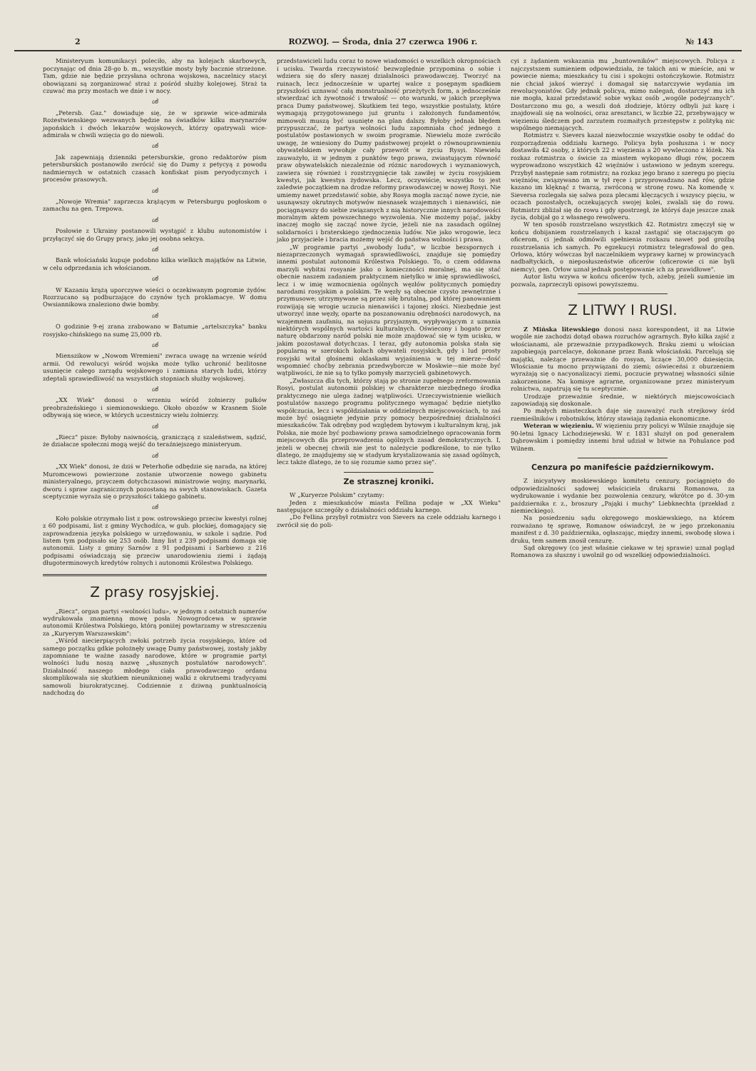2 ROZWOJ. — Środa, dnia 27 czerwca 1906 r. № 143
Ministeryum komunikacyi poleciło, aby na kolejach skarbowych, poczynając od dnia 28-go b. m., wszystkie mosty były bacznie strzeżone. Tam, gdzie nie będzie przysłana ochrona wojskowa, naczelnicy stacyi obowiązani są zorganizować straż z pośród służby kolejowej. Straż ta czuwać ma przy mostach we dnie i w nocy.
ൾ
„Petersb. Gaz." dowiaduje się, że w sprawie wice-admirała Rożestwienskiego wezwanych będzie na świadków kilku marynarzów japońskich i dwóch lekarzów wojskowych, którzy opatrywali wice-admirała w chwili wzięcia go do niewoli.
ൾ
Jak zapewniają dzienniki petersburskie, grono redaktorów pism petersburskich postanowiło zwrócić się do Dumy z petycyą z powodu nadmiernych w ostatnich czasach konfiskat pism peryodycznych i procesów prasowych.
ൾ
„Nowoje Wremia" zaprzecza krążącym w Petersburgu pogłoskom o zamachu na gen. Trepowa.
ൾ
Posłowie z Ukrainy postanowili wystąpić z klubu autonomistów i przyłączyć się do Grupy pracy, jako jej osobna sekcya.
ൾ
Bank włościański kupuje podobno kilka wielkich majątków na Litwie, w celu odprzedania ich włościanom.
ൾ
W Kazaniu krążą uporczywe wieści o oczekiwanym pogromie żydów. Rozrzucano są podburzające do czynów tych proklamacye. W domu Owsiannikowa znaleziono dwie bomby.
ൾ
O godzinie 9-ej zrana zrabowano w Batumie „artelszczyka" banku rosyjsko-chińskiego na sumę 25,000 rb.
ൾ
Mienszikow w „Nowom Wremieni" zwraca uwagę na wrzenie wśród armii. Od rewolucyi wśród wojska może tylko uchronić bezlitosne usunięcie całego zarządu wojskowego i zamiana starych ludzi, którzy zdeptali sprawiedliwość na wszystkich stopniach służby wojskowej.
ൾ
„XX Wiek" donosi o wrzeniu wśród żołnierzy pułków preobrażeńskiego i siemionowskiego. Około obozów w Krasnem Siole odbywają się wiece, w których uczestniczy wielu żołnierzy.
ൾ
„Riecz" pisze: Byłoby naiwnością, graniczącą z szaleństwem, sądzić, że działacze społeczni mogą wejść do teraźniejszego ministeryum.
ൾ
„XX Wiek" donosi, że dziś w Peterhofie odbędzie się narada, na której Muromcewowi powierzone zostanie utworzenie nowego gabinetu ministeryalnego, przyczem dotychczasowi ministrowie wojny, marynarki, dworu i spraw zagranicznych pozostaną na swych stanowiskach. Gazeta sceptycznie wyraża się o przyszłości takiego gabinetu.
ൾ
Koło polskie otrzymało list z pow. ostrowskiego przeciw kwestyi rolnej z 60 podpisami, list z gminy Wychodźca, w gub. płockiej, domagający się zaprowadzenia języka polskiego w urzędowaniu, w szkole i sądzie. Pod listem tym podpisało się 253 osób. Inny list z 239 podpisami domaga się autonomii. Listy z gminy Sarnów z 91 podpisami i Sarbiewo z 216 podpisami oświadczają się przeciw unarodowieniu ziemi i żądają długoterminowych kredytów rolnych i autonomii Królestwa Polskiego.
Z prasy rosyjskiej.
„Riecz", organ partyi «wolności ludu», w jednym z ostatnich numerów wydrukowała znamienną mowę posła Nowogrodcewa w sprawie autonomii Królestwa Polskiego, którą poniżej powtarzamy w streszczeniu za „Kuryerym Warszawskim":
„Wśród niecierpiących zwłoki potrzeb życia rosyjskiego, które od samego początku gdkie położnęły uwagę Dumy państwowej, zostały jakby zapomniane te ważne zasady narodowe, które w programie partyi wolności ludu noszą nazwę „słusznych postulatów narodowych". Działalność naszego młodego ciała prawodawczego ordanu skomplikowała się skutkiem nieuniknionej walki z okrutnemi tradycyami samowoli biurokratycznej. Codziennie z dziwną punktualnością nadchodzą do
przedstawicieli ludu coraz to nowe wiadomości o wszelkich okropnościach i ucisku. Twarda rzeczywistość bezwzględnie przypomina o sobie i wdziera się do sfery naszej działalności prawodawczej. Tworzyć na ruinach, lecz jednocześnie w upartej walce z posępnym spadkiem przyszłości uznawać całą monstrualność przeżytych form, a jednocześnie stwierdzać ich żywotność i trwałość — oto warunki, w jakich przepływa praca Dumy państwowej. Skutkiem też tego, wszystkie postulaty, które wymagają przygotowanego już gruntu i założonych fundamentów, mimowoli muszą być usunięte na plan dalszy. Byłoby jednak błędem przypuszczać, że partya wolności ludu zapomniała choć jednego z postulatów postawionych w swoim programie. Niewielu może zwróciło uwagę, że wniesiony do Dumy państwowej projekt o równouprawnieniu obywatelskiem wywołuje cały przewrót w życiu Rysyi. Niewielu zauważyło, iż w jednym z punktów tego prawa, zwiastującym równość praw obywatelskich niezależnie od różnic narodowych i wyznaniowych, zawiera się również i rozstrzygnięcie tak zawiłej w życiu rosyjskiem kwestyi, jak kwestya żydowska. Lecz, oczywiście, wszystko to jest zaledwie początkiem na drodze reformy prawodawczej w nowej Rosyi. Nie umiemy nawet przedstawić sobie, aby Rosya mogła zacząć nowe życie, nie usunąwszy okrutnych motywów niesnasek wzajemnych i nienawiści, nie pociągnąwszy do siebie związanych z nią historycznie innych narodowości moralnym aktem powszechnego wyzwolenia. Nie możemy pojąć, jakby inaczej mogło się zacząć nowe życie, jeżeli nie na zasadach ogólnej solidarności i braterskiego zjednoczenia ludów. Nie jako wrogowie, lecz jako przyjaciele i bracia możemy wejść do państwa wolności i prawa.
„W programie partyi „swobody ludu", w liczbie bezspornych i niezaprzeczonych wymagań sprawiedliwości, znajduje się pomiędzy innemi postulat autonomii Królestwa Polskiego. To, o czem oddawna marzyli wybitni rosyanie jako o konieczności moralnej, ma się stać obecnie naszem zadaniem praktycznem nietylko w imię sprawiedliwości, lecz i w imię wzmocnienia ogólnych węzłów politycznych pomiędzy narodami rosyjskim a polskim. Te węzły są obecnie czysto zewnętrzne i przymusowe; utrzymywane są przez siłę brutalną, pod której panowaniem rozwijają się wrogie uczucia nienawiści i tajonej złości. Niezbędnie jest utworzyć inne węzły, oparte na poszanowaniu odrębności narodowych, na wzajemnem zaufaniu, na sojuszu przyjaznym, wypływającym z uznania niektórych wspólnych wartości kulturalnych. Oświecony i bogato przez naturę obdarzony naród polski nie może znajdować się w tym ucisku, w jakim pozostawał dotychczas. I teraz, gdy autonomia polska stała się popularną w szerokich kołach obywateli rosyjskich, gdy i lud prosty rosyjski witał głośnemi oklaskami wyjaśnienia w tej mierze—dość wspomnieć choćby zebrania przedwyborcze w Moskwie—nie może być wątpliwości, że nie są to tylko pomysły marzycieli gabinetowych.
„Zwłaszcza dla tych, którzy stają po stronie zupełnego zreformowania Rosyi, postulat autonomii polskiej w charakterze niezbędnego środka praktycznego nie ulega żadnej wątpliwości. Urzeczywistnienie wielkich postulatów naszego programu politycznego wymagać będzie nietylko współczucia, lecz i współdziałania w oddzielnych miejscowościach, to zaś może być osiągnięte jedynie przy pomocy bezpośredniej działalności mieszkańców. Tak odrębny pod względem bytowym i kulturalnym kraj, jak Polska, nie może być pozbawiony prawa samodzielnego opracowania form miejscowych dla przeprowadzenia ogólnych zasad demokratycznych. I, jeżeli w obecnej chwili nie jest to należycie podkreślone, to nie tylko dlatego, że znajdujemy się w stadyum krystalizowania się zasad ogólnych, lecz także dlatego, że to się rozumie samo przez się".
Ze strasznej kroniki.
W „Kuryerze Polskim" czytamy:
Jeden z mieszkańców miasta Fellina podaje w „XX Wieku" następujące szczegóły o działalności oddziału karnego.
„Do Fellina przybył rotmistrz von Sievers na czele oddziału karnego i zwrócił się do poli-
cyi z żądaniem wskazania mu „buntowników" miejscowych. Policya z najczystszem sumieniem odpowiedziała, że takich ani w mieście, ani w powiecie niema; mieszkańcy tu cisi i spokojni ostończykowie. Rotmistrz nie chciał jakoś wierzyć i domagał się natarczywie wydania im rewolucyonistów. Gdy jednak policya, mimo nalegań, dostarczyć mu ich nie mogła, kazał przedstawić sobie wykaz osób „wogóle podejrzanych". Dostarczono mu go, a weszli doń złodzieje, którzy odbyli już karę i znajdowali się na wolności, oraz aresztanci, w liczbie 22, przebywający w więzieniu śledczem pod zarzutem rozmaitych przestępstw z polityką nic wspólnego niemających.
Rotmistrz v. Sievers kazał niezwłocznie wszystkie osoby te oddać do rozporządzenia oddziału karnego. Policya była posłuszna i w nocy dostawiła 42 osoby, z których 22 z więzienia a 20 wywleczono z łóżek. Na rozkaz rotmistrza o świcie za miastem wykopano długi rów, poczem wyprowadzono wszystkich 42 więźniów i ustawiono w jednym szeregu. Przybył następnie sam rotmistrz; na rozkaz jego brano z szeregu po pięciu więźniów, związywano im w tył ręce i przyprowadzano nad rów, gdzie kazano im klęknąć z twarzą, zwróconą w stronę rowu. Na komendę v. Sieversa rozlegała się salwa poza plecami klęczących i wszyscy pięciu, w oczach pozostałych, oczekujących swojej kolei, zwalali się do rowu. Rotmistrz zbliżał się do rowu i gdy spostrzegł, że któryś daje jeszcze znak życia, dobijał go z własnego rewolweru.
W ten sposób rozstrzelano wszystkich 42. Rotmistrz zmęczył się w końcu dobijaniem rozstrzelanych i kazał zastąpić się otaczającym go oficerom, ci jednak odmówili spełnienia rozkazu nawet pod groźbą rozstrzelania ich samych. Po egzekucyi rotmistrz telegrafował do gen. Orłowa, który wówczas był naczelnikiem wyprawy karnej w prowincyach nadbałtyckich, o nieposłuszeństwie oficerów (oficerowie ci nie byli niemcy), gen. Orłow uznał jednak postępowanie ich za prawidłowe".
Autor listu wzywa w końcu oficerów tych, ażeby, jeżeli sumienie im pozwala, zaprzeczyli opisowi powyższemu.
Z LITWY I RUSI.
Z Mińska litewskiego donosi nasz korespondent, iż na Litwie wogóle nie zachodzi dotąd obawa rozruchów agrarnych. Było kilka zajść z włościanami, ale przeważnie przypadkowych. Braku ziemi u włościan zapobiegają parcelacye, dokonane przez Bank włościański. Parcelują się majątki, należące przeważnie do rosyan, liczące 30,000 dziesięcin. Włościanie tu mocno przywiązani do ziemi; oświeceńsi z oburzeniem wyrażają się o nacyonalizacyi ziemi, poczucie prywatnej własności silnie zakorzenione. Na komisye agrarne, organizowane przez ministeryum rolnictwa, zapatrują się tu sceptycznie.
Urodzaje przeważnie średnie, w niektórych miejscowościach zapowiadają się doskonale.
Po małych miasteczkach daje się zauważyć ruch strejkowy śród rzemieślników i robotników, którzy stawiają żądania ekonomiczne.
Weteran w więzieniu. W więzieniu przy policyi w Wilnie znajduje się 90-letni Ignacy Lichodziejewski. W r. 1831 służył on pod generałem Dąbrowskim i pomiędzy innemi brał udział w bitwie na Pohulance pod Wilnem.
Cenzura po manifeście październikowym.
Z inicyatywy moskiewskiego komitetu cenzury, pociągnięto do odpowiedzialności sądowej właściciela drukarni Romanowa, za wydrukowanie i wydanie bez pozwolenia cenzury, wkrótce po d. 30-ym października r. z., broszury „Pająki i muchy" Liebknechta (przekład z niemieckiego).
Na posiedzeniu sądu okręgowego moskiewskiego, na którem rozważano tę sprawę, Romanow oświadczył, że w jego przekonaniu manifest z d. 30 października, ogłaszając, między innemi, swobodę słowa i druku, tem samem znosił cenzurę.
Sąd okręgowy (co jest właśnie ciekawe w tej sprawie) uznał pogląd Romanowa za słuszny i uwolnił go od wszelkiej odpowiedzialności.